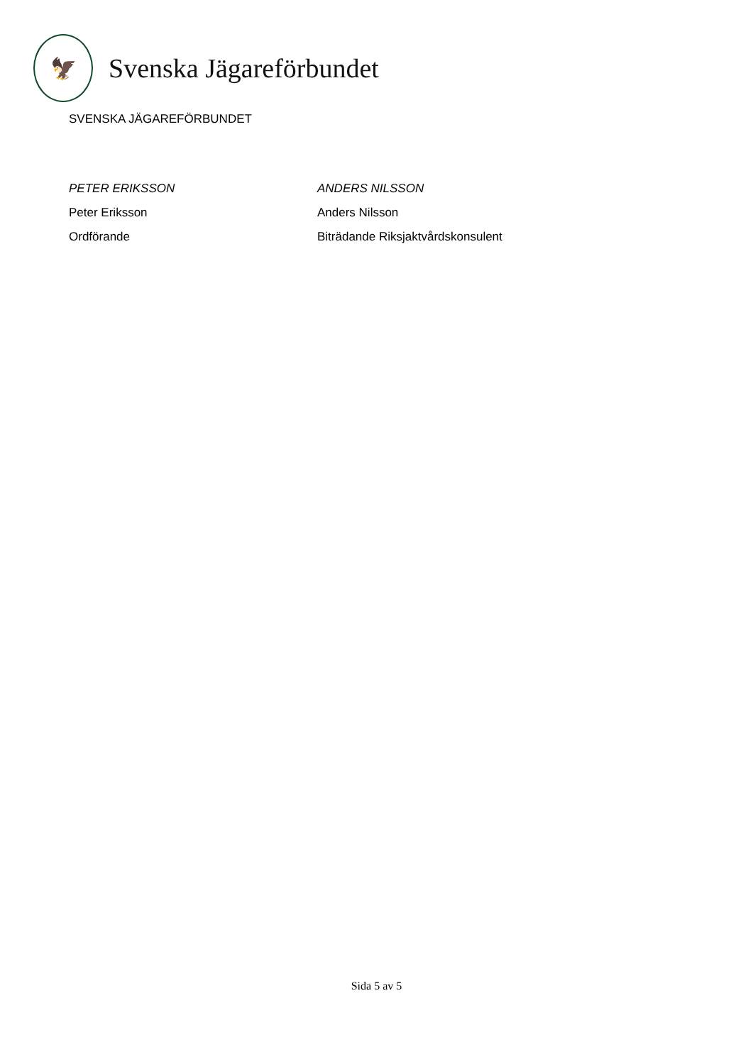🦅
Svenska Jägareförbundet
SVENSKA JÄGAREFÖRBUNDET
PETER ERIKSSON
Peter Eriksson
Ordförande
ANDERS NILSSON
Anders Nilsson
Biträdande Riksjaktvårdskonsulent
Sida 5 av 5